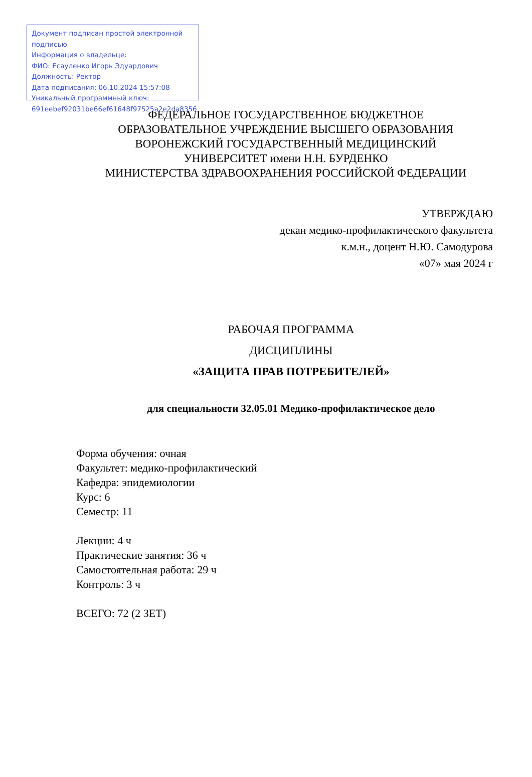Документ подписан простой электронной подписью
Информация о владельце:
ФИО: Есауленко Игорь Эдуардович
Должность: Ректор
Дата подписания: 06.10.2024 15:57:08
Уникальный программный ключ:
691eebef92031be66ef61648f97525a2e2da8356
ФЕДЕРАЛЬНОЕ ГОСУДАРСТВЕННОЕ БЮДЖЕТНОЕ
ОБРАЗОВАТЕЛЬНОЕ УЧРЕЖДЕНИЕ ВЫСШЕГО ОБРАЗОВАНИЯ
ВОРОНЕЖСКИЙ ГОСУДАРСТВЕННЫЙ МЕДИЦИНСКИЙ
УНИВЕРСИТЕТ имени Н.Н. БУРДЕНКО
МИНИСТЕРСТВА ЗДРАВООХРАНЕНИЯ РОССИЙСКОЙ ФЕДЕРАЦИИ
УТВЕРЖДАЮ
декан медико-профилактического факультета
к.м.н., доцент Н.Ю. Самодурова
«07» мая 2024 г
РАБОЧАЯ ПРОГРАММА
ДИСЦИПЛИНЫ
«ЗАЩИТА ПРАВ ПОТРЕБИТЕЛЕЙ»
для специальности 32.05.01 Медико-профилактическое дело
Форма обучения: очная
Факультет: медико-профилактический
Кафедра: эпидемиологии
Курс: 6
Семестр: 11
Лекции: 4 ч
Практические занятия: 36 ч
Самостоятельная работа: 29 ч
Контроль: 3 ч
ВСЕГО: 72 (2 ЗЕТ)